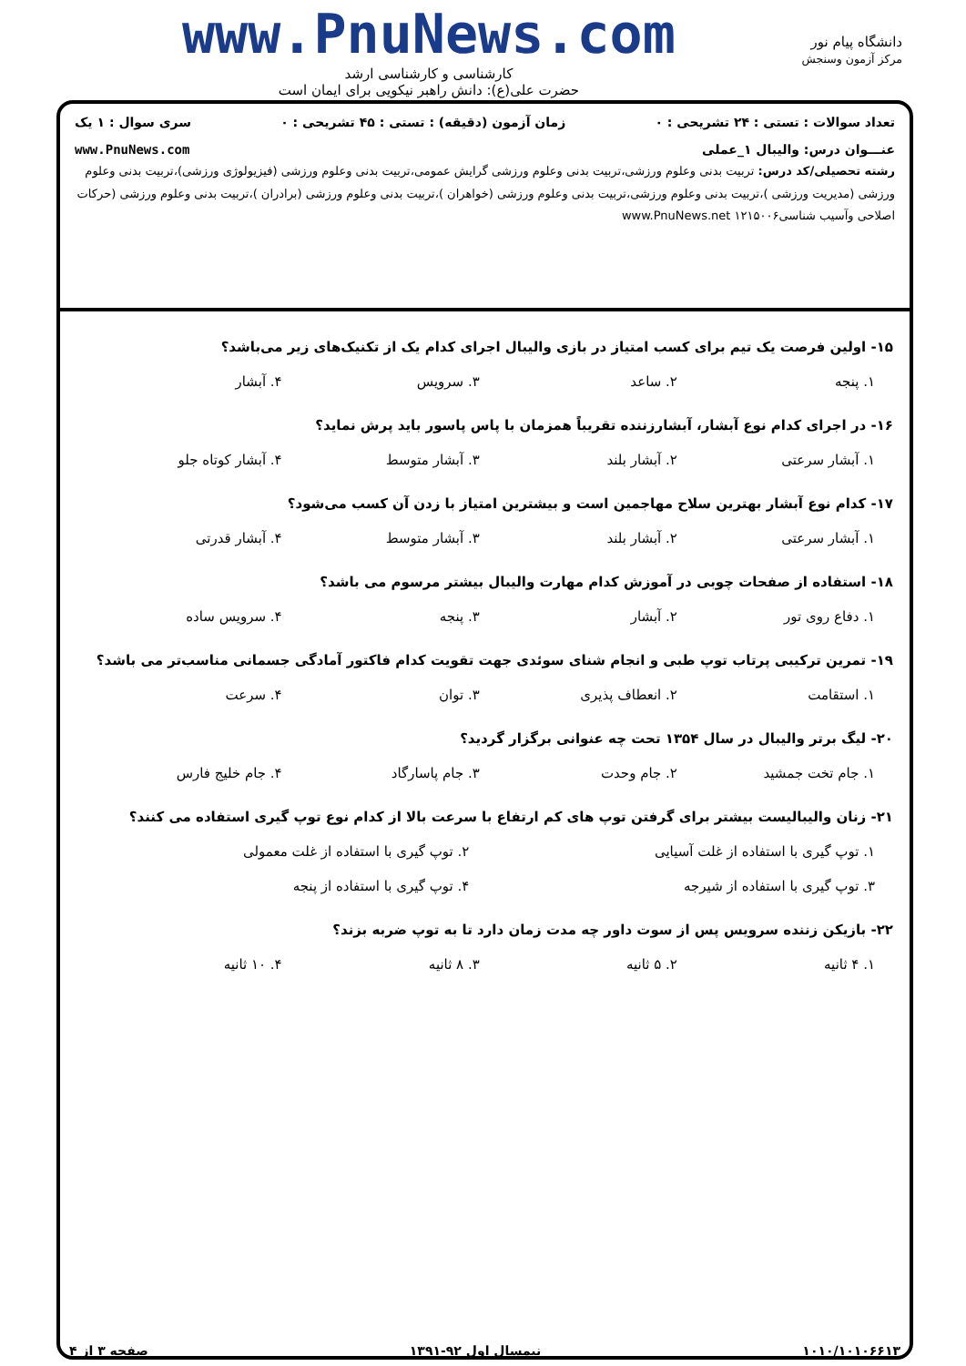دانشگاه پیام نور
مرکز آزمون وسنجش
www.PnuNews.com
کارشناسی و کارشناسی ارشد
حضرت علی(ع): دانش راهبر نیکویی برای ایمان است
تعداد سوالات : تستی : ۲۴ تشریحی : ۰ زمان آزمون (دقیقه) : تستی : ۴۵ تشریحی : ۰ سری سوال : ۱ یک
عنـــوان درس: والیبال ۱_عملی www.PnuNews.com
رشته تحصیلی/کد درس: تربیت بدنی وعلوم ورزشی،تربیت بدنی وعلوم ورزشی گرایش عمومی،تربیت بدنی وعلوم ورزشی (فیزیولوژی ورزشی)،تربیت بدنی وعلوم ورزشی (مدیریت ورزشی )،تربیت بدنی وعلوم ورزشی،تربیت بدنی وعلوم ورزشی (خواهران )،تربیت بدنی وعلوم ورزشی (برادران )،تربیت بدنی وعلوم ورزشی (حرکات اصلاحی وآسیب شناسی۱۲۱۵۰۰۶ www.PnuNews.net
۱۵- اولین فرصت یک تیم برای کسب امتیاز در بازی والیبال اجرای کدام یک از تکنیک‌های زیر می‌باشد؟
۱. پنجه ۲. ساعد ۳. سرویس ۴. آبشار
۱۶- در اجرای کدام نوع آبشار، آبشارزننده تقریباً همزمان با پاس پاسور باید پرش نماید؟
۱. آبشار سرعتی ۲. آبشار بلند ۳. آبشار متوسط ۴. آبشار کوتاه جلو
۱۷- کدام نوع آبشار بهترین سلاح مهاجمین است و بیشترین امتیاز با زدن آن کسب می‌شود؟
۱. آبشار سرعتی ۲. آبشار بلند ۳. آبشار متوسط ۴. آبشار قدرتی
۱۸- استفاده از صفحات چوبی در آموزش کدام مهارت والیبال بیشتر مرسوم می باشد؟
۱. دفاع روی تور ۲. آبشار ۳. پنجه ۴. سرویس ساده
۱۹- تمرین ترکیبی پرتاب توپ طبی و انجام شنای سوئدی جهت تقویت کدام فاکتور آمادگی جسمانی مناسب‌تر می باشد؟
۱. استقامت ۲. انعطاف پذیری ۳. توان ۴. سرعت
۲۰- لیگ برتر والیبال در سال ۱۳۵۴ تحت چه عنوانی برگزار گردید؟
۱. جام تخت جمشید ۲. جام وحدت ۳. جام پاسارگاد ۴. جام خلیج فارس
۲۱- زنان والیبالیست بیشتر برای گرفتن توپ های کم ارتفاع با سرعت بالا از کدام نوع توپ گیری استفاده می کنند؟
۱. توپ گیری با استفاده از غلت آسیایی ۲. توپ گیری با استفاده از غلت معمولی
۳. توپ گیری با استفاده از شیرجه ۴. توپ گیری با استفاده از پنجه
۲۲- بازیکن زننده سرویس پس از سوت داور چه مدت زمان دارد تا به توپ ضربه بزند؟
۱. ۴ ثانیه ۲. ۵ ثانیه ۳. ۸ ثانیه ۴. ۱۰ ثانیه
۱۰۱۰/۱۰۱۰۶۶۱۳ نیمسال اول ۹۲-۱۳۹۱ صفحه ۳ از ۴